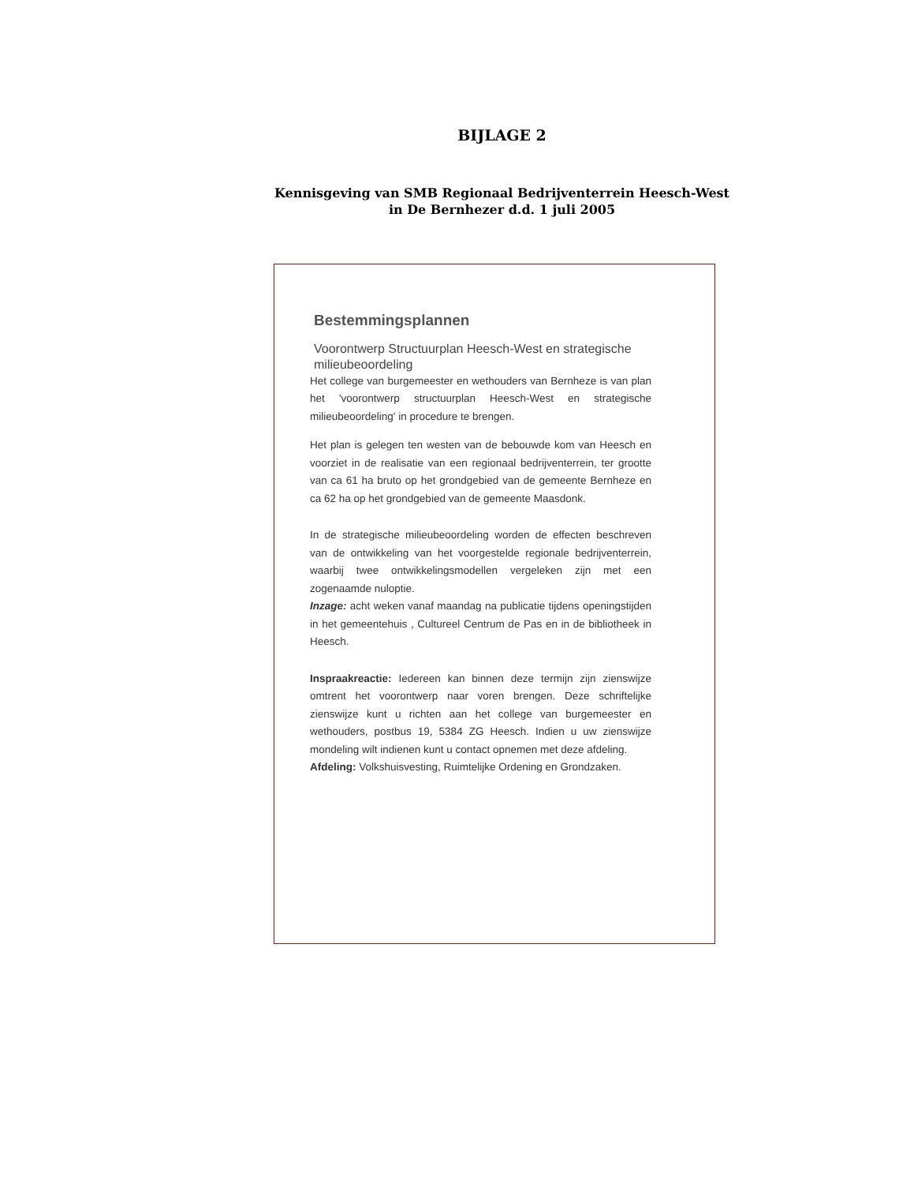BIJLAGE 2
Kennisgeving van SMB Regionaal Bedrijventerrein Heesch-West
in De Bernhezer d.d. 1 juli 2005
Bestemmingsplannen
Voorontwerp Structuurplan Heesch-West en strategische milieubeoordeling
Het college van burgemeester en wethouders van Bernheze is van plan het 'voorontwerp structuurplan Heesch-West en strategische milieubeoordeling' in procedure te brengen.
Het plan is gelegen ten westen van de bebouwde kom van Heesch en voorziet in de realisatie van een regionaal bedrijventerrein, ter grootte van ca 61 ha bruto op het grondgebied van de gemeente Bernheze en ca 62 ha op het grondgebied van de gemeente Maasdonk.
In de strategische milieubeoordeling worden de effecten beschreven van de ontwikkeling van het voorgestelde regionale bedrijventerrein, waarbij twee ontwikkelingsmodellen vergeleken zijn met een zogenaamde nuloptie.
Inzage: acht weken vanaf maandag na publicatie tijdens openingstijden in het gemeentehuis , Cultureel Centrum de Pas en in de bibliotheek in Heesch.
Inspraakreactie: Iedereen kan binnen deze termijn zijn zienswijze omtrent het voorontwerp naar voren brengen. Deze schriftelijke zienswijze kunt u richten aan het college van burgemeester en wethouders, postbus 19, 5384 ZG Heesch. Indien u uw zienswijze mondeling wilt indienen kunt u contact opnemen met deze afdeling.
Afdeling: Volkshuisvesting, Ruimtelijke Ordening en Grondzaken.